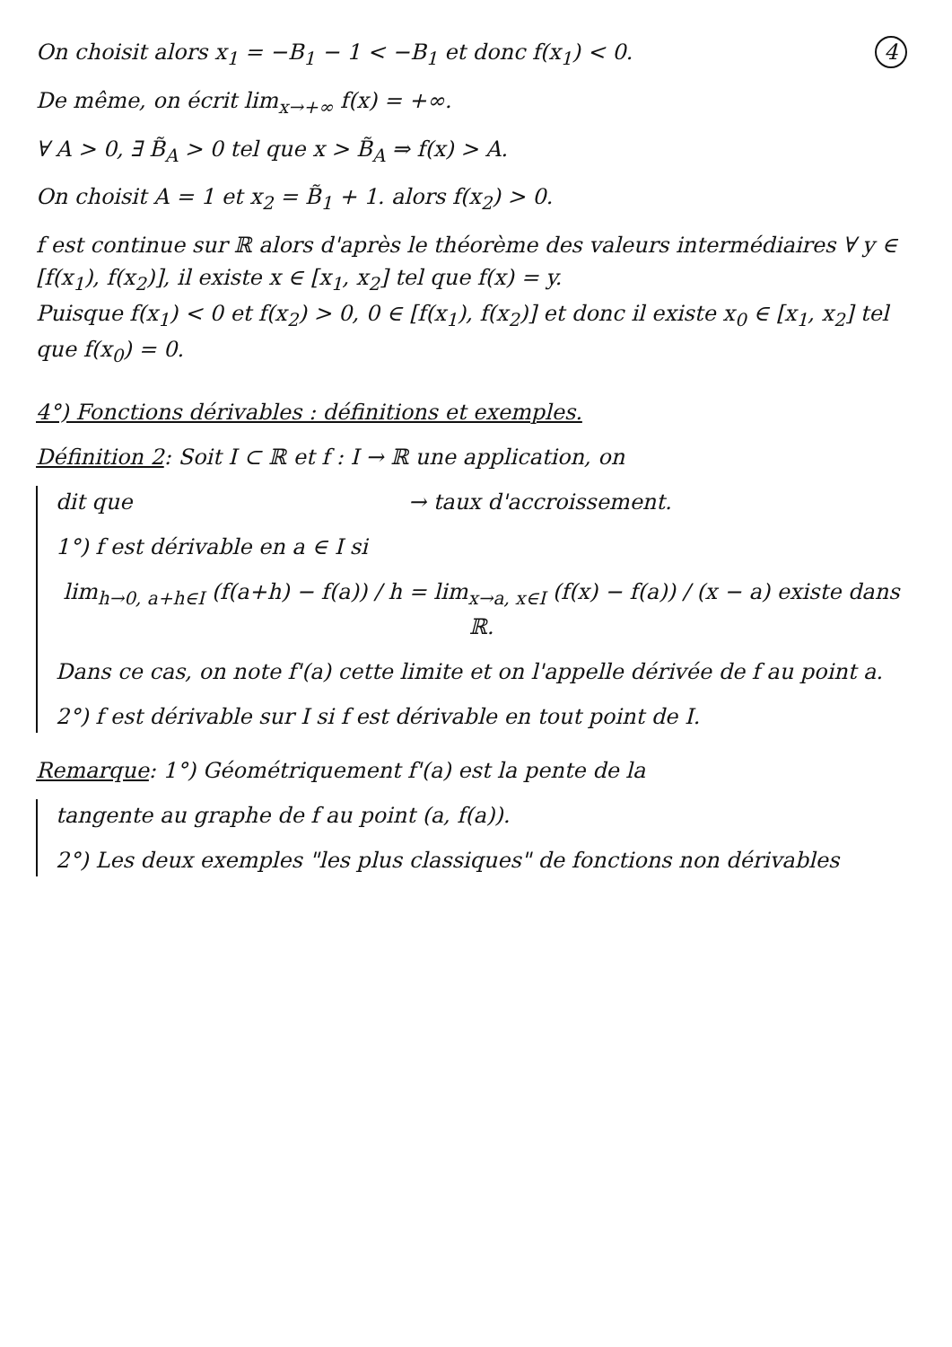4 On choisit alors x<sub>1</sub> = −B<sub>1</sub> − 1 < −B<sub>1</sub> et donc f(x<sub>1</sub>) < 0.
De même, on écrit lim<sub>x→+∞</sub> f(x) = +∞.
∀ A > 0, ∃ B̃<sub>A</sub> > 0 tel que x > B̃<sub>A</sub> ⇒ f(x) > A.
On choisit A = 1 et x<sub>2</sub> = B̃<sub>1</sub> + 1. alors f(x<sub>2</sub>) > 0.
f est continue sur ℝ alors d'après le théorème des valeurs intermédiaires ∀ y ∈ [f(x<sub>1</sub>), f(x<sub>2</sub>)], il existe x ∈ [x<sub>1</sub>, x<sub>2</sub>] tel que f(x) = y.
Puisque f(x<sub>1</sub>) < 0 et f(x<sub>2</sub>) > 0, 0 ∈ [f(x<sub>1</sub>), f(x<sub>2</sub>)] et donc il existe x<sub>0</sub> ∈ [x<sub>1</sub>, x<sub>2</sub>] tel que f(x<sub>0</sub>) = 0.
4°) Fonctions dérivables : définitions et exemples.
Définition 2: Soit I ⊂ ℝ et f : I → ℝ une application, on
dit que → taux d'accroissement.
1°) f est dérivable en a ∈ I si
lim<sub>h→0, a+h∈I</sub> (f(a+h) − f(a)) / h = lim<sub>x→a, x∈I</sub> (f(x) − f(a)) / (x − a) existe dans ℝ.
Dans ce cas, on note f'(a) cette limite et on l'appelle dérivée de f au point a.
2°) f est dérivable sur I si f est dérivable en tout point de I.
Remarque: 1°) Géométriquement f'(a) est la pente de la
tangente au graphe de f au point (a, f(a)).
2°) Les deux exemples "les plus classiques" de fonctions non dérivables